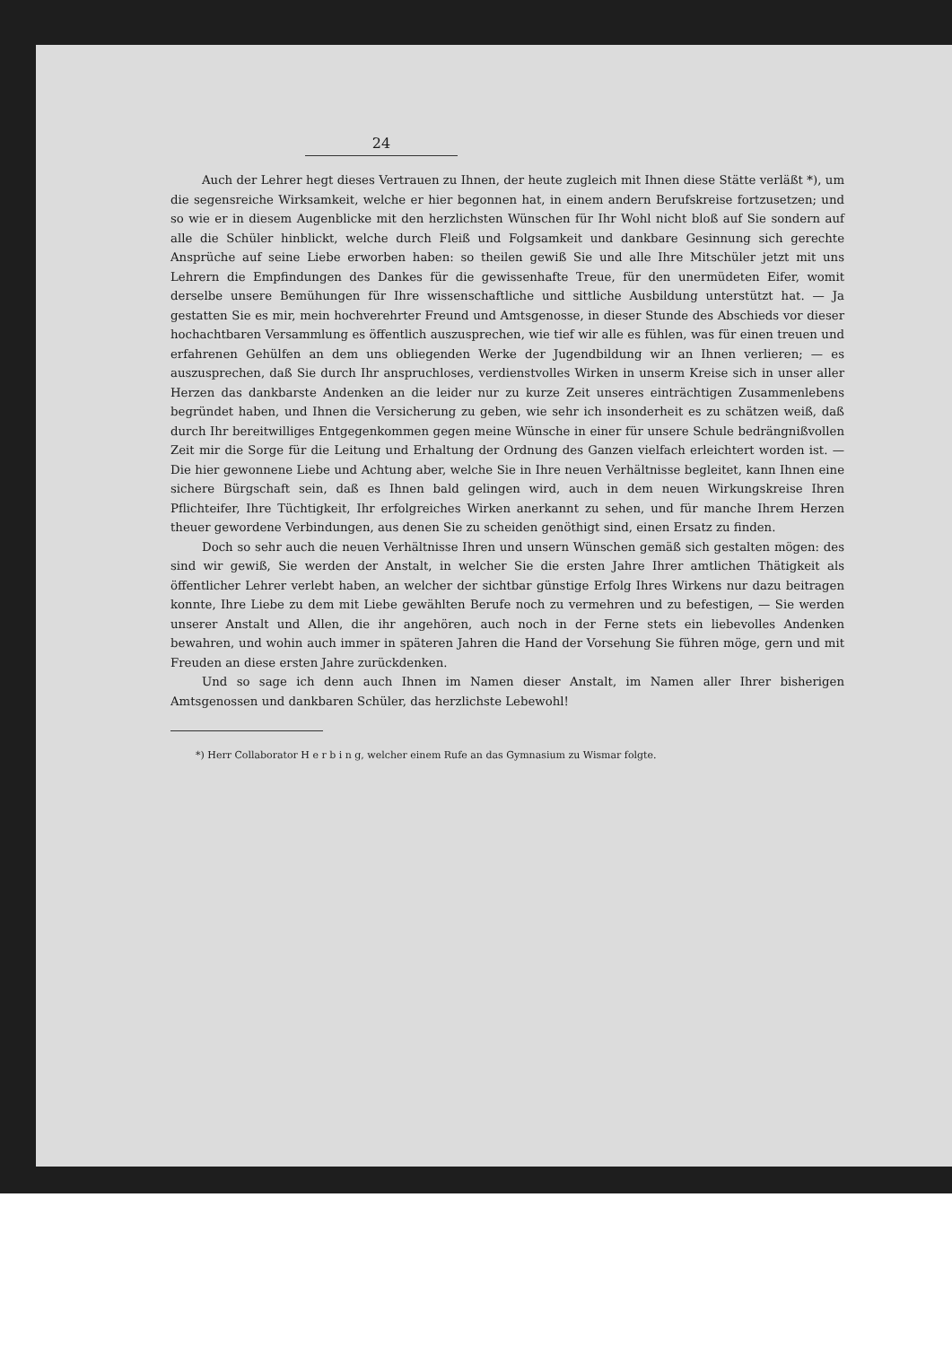24
Auch der Lehrer hegt dieses Vertrauen zu Ihnen, der heute zugleich mit Ihnen diese Stätte verläßt *), um die segensreiche Wirksamkeit, welche er hier begonnen hat, in einem andern Berufskreise fortzusetzen; und so wie er in diesem Augenblicke mit den herzlichsten Wünschen für Ihr Wohl nicht bloß auf Sie sondern auf alle die Schüler hinblickt, welche durch Fleiß und Folgsamkeit und dankbare Gesinnung sich gerechte Ansprüche auf seine Liebe erworben haben: so theilen gewiß Sie und alle Ihre Mitschüler jetzt mit uns Lehrern die Empfindungen des Dankes für die gewissenhafte Treue, für den unermüdeten Eifer, womit derselbe unsere Bemühungen für Ihre wissenschaftliche und sittliche Ausbildung unterstützt hat. — Ja gestatten Sie es mir, mein hochverehrter Freund und Amtsgenosse, in dieser Stunde des Abschieds vor dieser hochachtbaren Versammlung es öffentlich auszusprechen, wie tief wir alle es fühlen, was für einen treuen und erfahrenen Gehülfen an dem uns obliegenden Werke der Jugendbildung wir an Ihnen verlieren; — es auszusprechen, daß Sie durch Ihr anspruchloses, verdienstvolles Wirken in unserm Kreise sich in unser aller Herzen das dankbarste Andenken an die leider nur zu kurze Zeit unseres einträchtigen Zusammenlebens begründet haben, und Ihnen die Versicherung zu geben, wie sehr ich insonderheit es zu schätzen weiß, daß durch Ihr bereitwilliges Entgegenkommen gegen meine Wünsche in einer für unsere Schule bedrängnißvollen Zeit mir die Sorge für die Leitung und Erhaltung der Ordnung des Ganzen vielfach erleichtert worden ist. — Die hier gewonnene Liebe und Achtung aber, welche Sie in Ihre neuen Verhältnisse begleitet, kann Ihnen eine sichere Bürgschaft sein, daß es Ihnen bald gelingen wird, auch in dem neuen Wirkungskreise Ihren Pflichteifer, Ihre Tüchtigkeit, Ihr erfolgreiches Wirken anerkannt zu sehen, und für manche Ihrem Herzen theuer gewordene Verbindungen, aus denen Sie zu scheiden genöthigt sind, einen Ersatz zu finden.
Doch so sehr auch die neuen Verhältnisse Ihren und unsern Wünschen gemäß sich gestalten mögen: des sind wir gewiß, Sie werden der Anstalt, in welcher Sie die ersten Jahre Ihrer amtlichen Thätigkeit als öffentlicher Lehrer verlebt haben, an welcher der sichtbar günstige Erfolg Ihres Wirkens nur dazu beitragen konnte, Ihre Liebe zu dem mit Liebe gewählten Berufe noch zu vermehren und zu befestigen, — Sie werden unserer Anstalt und Allen, die ihr angehören, auch noch in der Ferne stets ein liebevolles Andenken bewahren, und wohin auch immer in späteren Jahren die Hand der Vorsehung Sie führen möge, gern und mit Freuden an diese ersten Jahre zurückdenken.
Und so sage ich denn auch Ihnen im Namen dieser Anstalt, im Namen aller Ihrer bisherigen Amtsgenossen und dankbaren Schüler, das herzlichste Lebewohl!
*) Herr Collaborator H e r b i n g, welcher einem Rufe an das Gymnasium zu Wismar folgte.